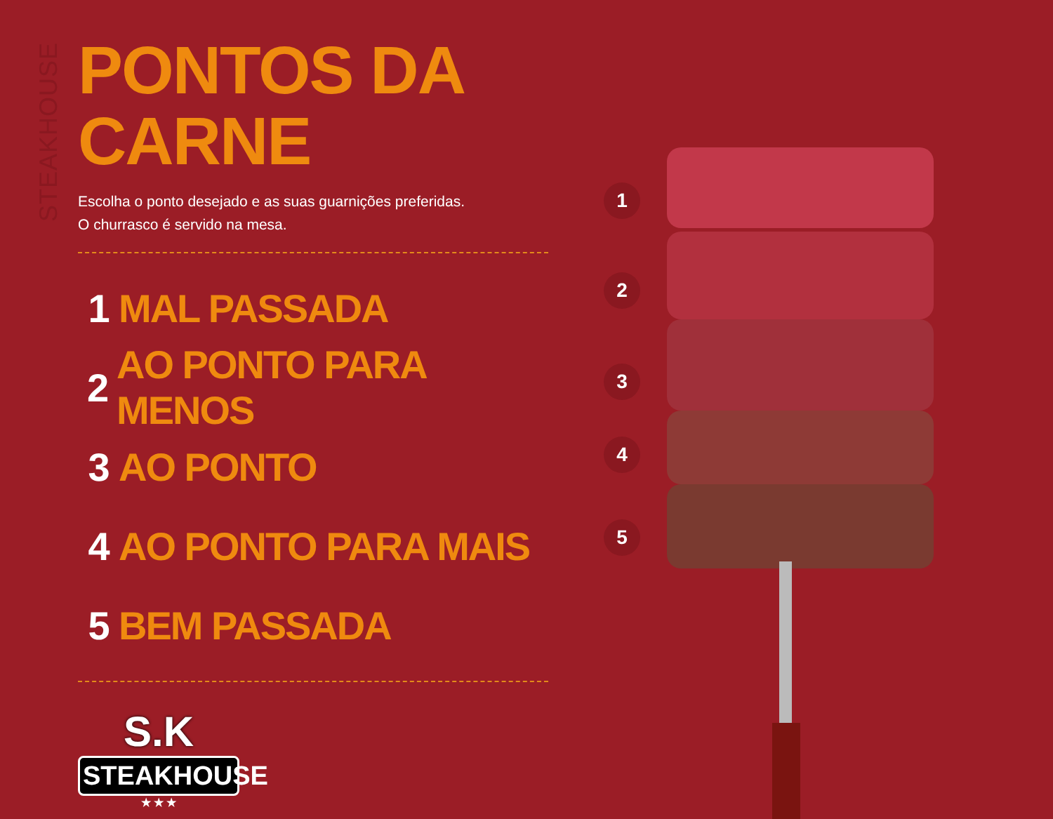STEAKHOUSE
PONTOS DA CARNE
Escolha o ponto desejado e as suas guarnições preferidas.
O churrasco é servido na mesa.
1 MAL PASSADA
2 AO PONTO PARA MENOS
3 AO PONTO
4 AO PONTO PARA MAIS
5 BEM PASSADA
S.K
STEAKHOUSE
★ ★ ★
1
2
3
4
5